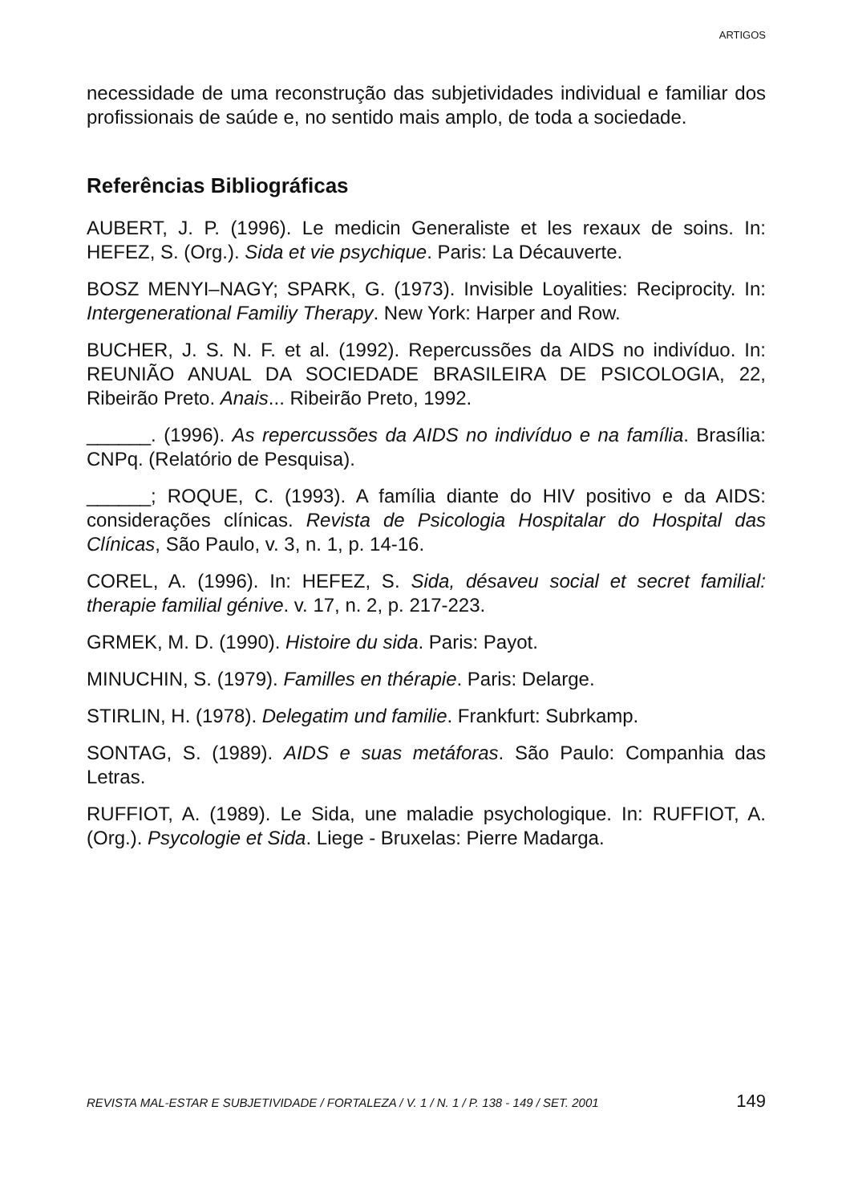ARTIGOS
necessidade de uma reconstrução das subjetividades individual e familiar dos profissionais de saúde e, no sentido mais amplo, de toda a sociedade.
Referências Bibliográficas
AUBERT, J. P. (1996). Le medicin Generaliste et les rexaux de soins. In: HEFEZ, S. (Org.). Sida et vie psychique. Paris: La Décauverte.
BOSZ MENYI–NAGY; SPARK, G. (1973). Invisible Loyalities: Reciprocity. In: Intergenerational Familiy Therapy. New York: Harper and Row.
BUCHER, J. S. N. F. et al. (1992). Repercussões da AIDS no indivíduo. In: REUNIÃO ANUAL DA SOCIEDADE BRASILEIRA DE PSICOLOGIA, 22, Ribeirão Preto. Anais... Ribeirão Preto, 1992.
______. (1996). As repercussões da AIDS no indivíduo e na família. Brasília: CNPq. (Relatório de Pesquisa).
______; ROQUE, C. (1993). A família diante do HIV positivo e da AIDS: considerações clínicas. Revista de Psicologia Hospitalar do Hospital das Clínicas, São Paulo, v. 3, n. 1, p. 14-16.
COREL, A. (1996). In: HEFEZ, S. Sida, désaveu social et secret familial: therapie familial génive. v. 17, n. 2, p. 217-223.
GRMEK, M. D. (1990). Histoire du sida. Paris: Payot.
MINUCHIN, S. (1979). Familles en thérapie. Paris: Delarge.
STIRLIN, H. (1978). Delegatim und familie. Frankfurt: Subrkamp.
SONTAG, S. (1989). AIDS e suas metáforas. São Paulo: Companhia das Letras.
RUFFIOT, A. (1989). Le Sida, une maladie psychologique. In: RUFFIOT, A. (Org.). Psycologie et Sida. Liege - Bruxelas: Pierre Madarga.
REVISTA MAL-ESTAR E SUBJETIVIDADE / FORTALEZA / V. 1 / N. 1 / P. 138 - 149 / SET. 2001 149